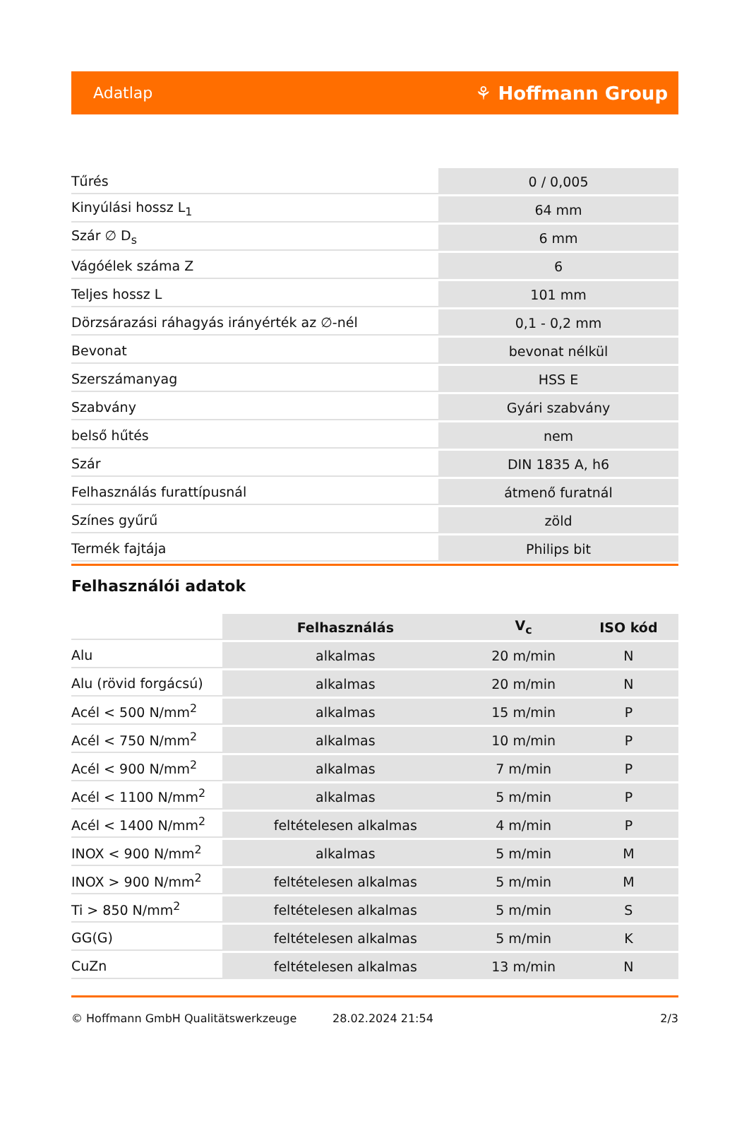Adatlap ⚘ Hoffmann Group
| Tűrés | 0 / 0,005 |
| Kinyúlási hossz L<sub>1</sub> | 64 mm |
| Szár ∅ D<sub>s</sub> | 6 mm |
| Vágóélek száma Z | 6 |
| Teljes hossz L | 101 mm |
| Dörzsárazási ráhagyás irányérték az ∅-nél | 0,1 - 0,2 mm |
| Bevonat | bevonat nélkül |
| Szerszámanyag | HSS E |
| Szabvány | Gyári szabvány |
| belső hűtés | nem |
| Szár | DIN 1835 A, h6 |
| Felhasználás furattípusnál | átmenő furatnál |
| Színes gyűrű | zöld |
| Termék fajtája | Philips bit |
Felhasználói adatok
| | Felhasználás | V<sub>c</sub> | ISO kód |
| Alu | alkalmas | 20 m/min | N |
| Alu (rövid forgácsú) | alkalmas | 20 m/min | N |
| Acél < 500 N/mm<sup>2</sup> | alkalmas | 15 m/min | P |
| Acél < 750 N/mm<sup>2</sup> | alkalmas | 10 m/min | P |
| Acél < 900 N/mm<sup>2</sup> | alkalmas | 7 m/min | P |
| Acél < 1100 N/mm<sup>2</sup> | alkalmas | 5 m/min | P |
| Acél < 1400 N/mm<sup>2</sup> | feltételesen alkalmas | 4 m/min | P |
| INOX < 900 N/mm<sup>2</sup> | alkalmas | 5 m/min | M |
| INOX > 900 N/mm<sup>2</sup> | feltételesen alkalmas | 5 m/min | M |
| Ti > 850 N/mm<sup>2</sup> | feltételesen alkalmas | 5 m/min | S |
| GG(G) | feltételesen alkalmas | 5 m/min | K |
| CuZn | feltételesen alkalmas | 13 m/min | N |
© Hoffmann GmbH Qualitätswerkzeuge 28.02.2024 21:54 2/3